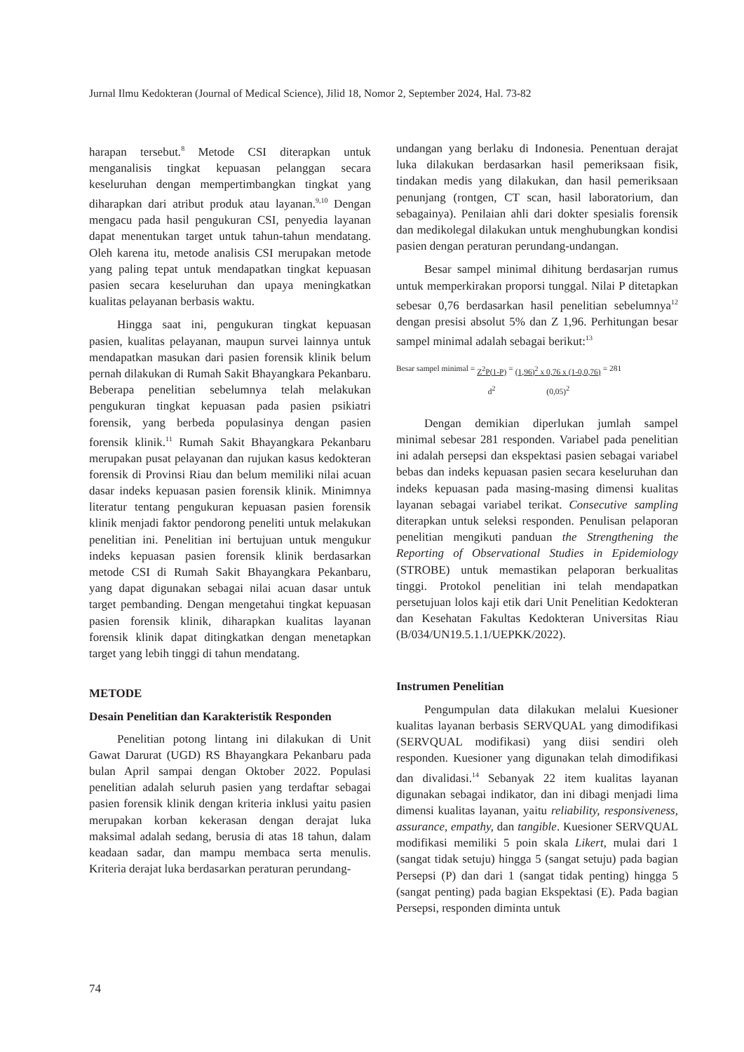Jurnal Ilmu Kedokteran (Journal of Medical Science), Jilid 18, Nomor 2, September 2024, Hal. 73-82
harapan tersebut.<sup>8</sup> Metode CSI diterapkan untuk menganalisis tingkat kepuasan pelanggan secara keseluruhan dengan mempertimbangkan tingkat yang diharapkan dari atribut produk atau layanan.<sup>9,10</sup> Dengan mengacu pada hasil pengukuran CSI, penyedia layanan dapat menentukan target untuk tahun-tahun mendatang. Oleh karena itu, metode analisis CSI merupakan metode yang paling tepat untuk mendapatkan tingkat kepuasan pasien secara keseluruhan dan upaya meningkatkan kualitas pelayanan berbasis waktu.
Hingga saat ini, pengukuran tingkat kepuasan pasien, kualitas pelayanan, maupun survei lainnya untuk mendapatkan masukan dari pasien forensik klinik belum pernah dilakukan di Rumah Sakit Bhayangkara Pekanbaru. Beberapa penelitian sebelumnya telah melakukan pengukuran tingkat kepuasan pada pasien psikiatri forensik, yang berbeda populasinya dengan pasien forensik klinik.<sup>11</sup> Rumah Sakit Bhayangkara Pekanbaru merupakan pusat pelayanan dan rujukan kasus kedokteran forensik di Provinsi Riau dan belum memiliki nilai acuan dasar indeks kepuasan pasien forensik klinik. Minimnya literatur tentang pengukuran kepuasan pasien forensik klinik menjadi faktor pendorong peneliti untuk melakukan penelitian ini. Penelitian ini bertujuan untuk mengukur indeks kepuasan pasien forensik klinik berdasarkan metode CSI di Rumah Sakit Bhayangkara Pekanbaru, yang dapat digunakan sebagai nilai acuan dasar untuk target pembanding. Dengan mengetahui tingkat kepuasan pasien forensik klinik, diharapkan kualitas layanan forensik klinik dapat ditingkatkan dengan menetapkan target yang lebih tinggi di tahun mendatang.
METODE
Desain Penelitian dan Karakteristik Responden
Penelitian potong lintang ini dilakukan di Unit Gawat Darurat (UGD) RS Bhayangkara Pekanbaru pada bulan April sampai dengan Oktober 2022. Populasi penelitian adalah seluruh pasien yang terdaftar sebagai pasien forensik klinik dengan kriteria inklusi yaitu pasien merupakan korban kekerasan dengan derajat luka maksimal adalah sedang, berusia di atas 18 tahun, dalam keadaan sadar, dan mampu membaca serta menulis. Kriteria derajat luka berdasarkan peraturan perundang-
undangan yang berlaku di Indonesia. Penentuan derajat luka dilakukan berdasarkan hasil pemeriksaan fisik, tindakan medis yang dilakukan, dan hasil pemeriksaan penunjang (rontgen, CT scan, hasil laboratorium, dan sebagainya). Penilaian ahli dari dokter spesialis forensik dan medikolegal dilakukan untuk menghubungkan kondisi pasien dengan peraturan perundang-undangan.
Besar sampel minimal dihitung berdasarjan rumus untuk memperkirakan proporsi tunggal. Nilai P ditetapkan sebesar 0,76 berdasarkan hasil penelitian sebelumnya<sup>12</sup> dengan presisi absolut 5% dan Z 1,96. Perhitungan besar sampel minimal adalah sebagai berikut:<sup>13</sup>
Besar sampel minimal = Z<sup>2</sup>P(1-P) d<sup>2</sup> = (1,96)<sup>2</sup> x 0,76 x (1-0,0,76) (0,05)<sup>2</sup> = 281
Dengan demikian diperlukan jumlah sampel minimal sebesar 281 responden. Variabel pada penelitian ini adalah persepsi dan ekspektasi pasien sebagai variabel bebas dan indeks kepuasan pasien secara keseluruhan dan indeks kepuasan pada masing-masing dimensi kualitas layanan sebagai variabel terikat. Consecutive sampling diterapkan untuk seleksi responden. Penulisan pelaporan penelitian mengikuti panduan the Strengthening the Reporting of Observational Studies in Epidemiology (STROBE) untuk memastikan pelaporan berkualitas tinggi. Protokol penelitian ini telah mendapatkan persetujuan lolos kaji etik dari Unit Penelitian Kedokteran dan Kesehatan Fakultas Kedokteran Universitas Riau (B/034/UN19.5.1.1/UEPKK/2022).
Instrumen Penelitian
Pengumpulan data dilakukan melalui Kuesioner kualitas layanan berbasis SERVQUAL yang dimodifikasi (SERVQUAL modifikasi) yang diisi sendiri oleh responden. Kuesioner yang digunakan telah dimodifikasi dan divalidasi.<sup>14</sup> Sebanyak 22 item kualitas layanan digunakan sebagai indikator, dan ini dibagi menjadi lima dimensi kualitas layanan, yaitu reliability, responsiveness, assurance, empathy, dan tangible. Kuesioner SERVQUAL modifikasi memiliki 5 poin skala Likert, mulai dari 1 (sangat tidak setuju) hingga 5 (sangat setuju) pada bagian Persepsi (P) dan dari 1 (sangat tidak penting) hingga 5 (sangat penting) pada bagian Ekspektasi (E). Pada bagian Persepsi, responden diminta untuk
74